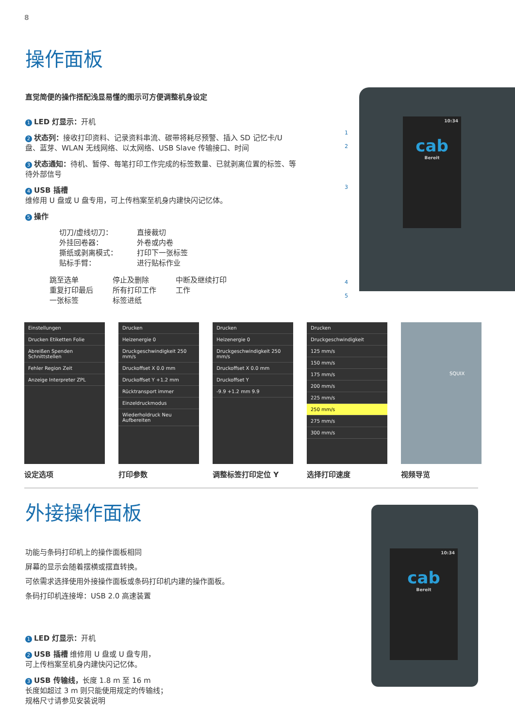8
操作面板
直觉简便的操作搭配浅显易懂的图示可方便调整机身设定
1 LED 灯显示：开机
2 状态列：接收打印资料、记录资料串流、碳带将耗尽预警、插入 SD 记忆卡/U 盘、蓝芽、WLAN 无线网络、以太网络、USB Slave 传输接口、时间
3 状态通知：待机、暂停、每笔打印工作完成的标签数量、已就剥离位置的标签、等待外部信号
4 USB 插槽
维修用 U 盘或 U 盘专用，可上传档案至机身内建快闪记忆体。
5 操作
切刀/虚线切刀：
外挂回卷器：
撕纸或剥离模式：
贴标手臂：
直接裁切
外卷或内卷
打印下一张标签
进行贴标作业
跳至选单
重复打印最后
一张标签
停止及删除
所有打印工作
标签进纸
中断及继续打印
工作
cab
Bereit
10:34
1
2
3
4
5
Einstellungen
Drucken Etiketten Folie
Abreißen Spenden Schnittstellen
Fehler Region Zeit
Anzeige Interpreter ZPL
设定选项
Drucken
Heizenergie 0
Druckgeschwindigkeit 250 mm/s
Druckoffset X 0.0 mm
Druckoffset Y +1.2 mm
Rücktransport immer
Einzeldruckmodus
Wiederholdruck Neu Aufbereiten
打印参数
Drucken
Heizenergie 0
Druckgeschwindigkeit 250 mm/s
Druckoffset X 0.0 mm
Druckoffset Y
-9.9 +1.2 mm 9.9
调整标签打印定位 Y
Drucken
Druckgeschwindigkeit
125 mm/s
150 mm/s
175 mm/s
200 mm/s
225 mm/s
250 mm/s
275 mm/s
300 mm/s
选择打印速度
SQUIX
视频导览
外接操作面板
功能与条码打印机上的操作面板相同
屏幕的显示会随着摆横或摆直转换。
可依需求选择使用外接操作面板或条码打印机内建的操作面板。
条码打印机连接埠：USB 2.0 高速装置
1 LED 灯显示：开机
2 USB 插槽 维修用 U 盘或 U 盘专用，
可上传档案至机身内建快闪记忆体。
3 USB 传输线，长度 1.8 m 至 16 m
长度如超过 3 m 则只能使用规定的传输线；
规格尺寸请参见安装说明
cab
Bereit
10:34